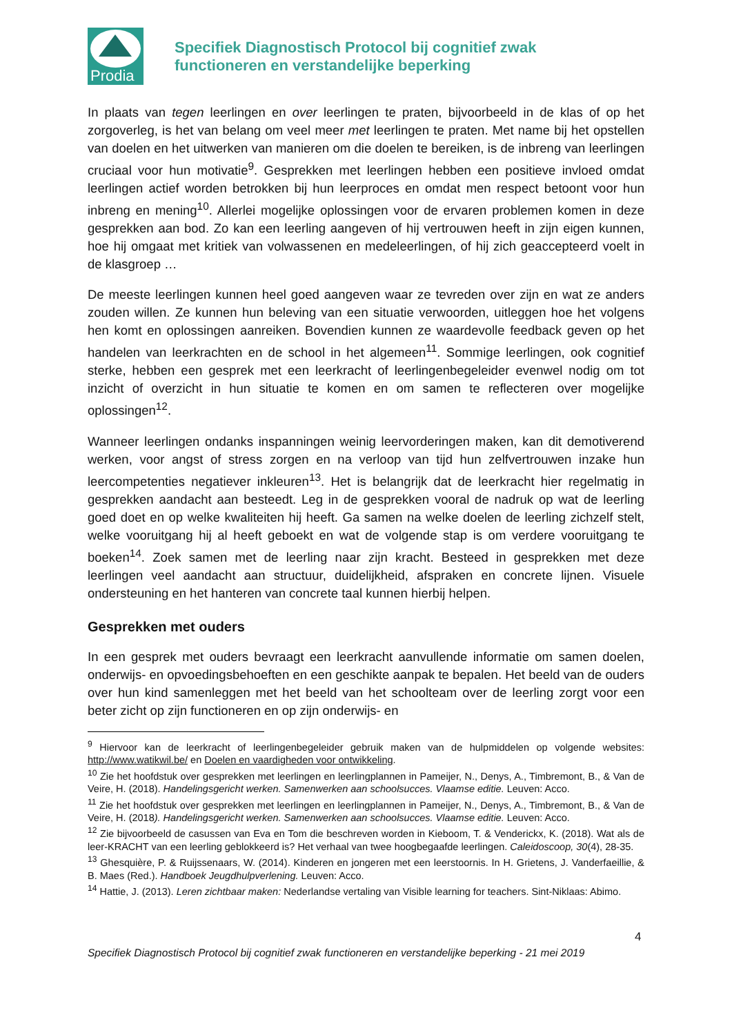Prodia
Specifiek Diagnostisch Protocol bij cognitief zwak
functioneren en verstandelijke beperking
In plaats van tegen leerlingen en over leerlingen te praten, bijvoorbeeld in de klas of op het zorgoverleg, is het van belang om veel meer met leerlingen te praten. Met name bij het opstellen van doelen en het uitwerken van manieren om die doelen te bereiken, is de inbreng van leerlingen cruciaal voor hun motivatie<sup>9</sup>. Gesprekken met leerlingen hebben een positieve invloed omdat leerlingen actief worden betrokken bij hun leerproces en omdat men respect betoont voor hun inbreng en mening<sup>10</sup>. Allerlei mogelijke oplossingen voor de ervaren problemen komen in deze gesprekken aan bod. Zo kan een leerling aangeven of hij vertrouwen heeft in zijn eigen kunnen, hoe hij omgaat met kritiek van volwassenen en medeleerlingen, of hij zich geaccepteerd voelt in de klasgroep …
De meeste leerlingen kunnen heel goed aangeven waar ze tevreden over zijn en wat ze anders zouden willen. Ze kunnen hun beleving van een situatie verwoorden, uitleggen hoe het volgens hen komt en oplossingen aanreiken. Bovendien kunnen ze waardevolle feedback geven op het handelen van leerkrachten en de school in het algemeen<sup>11</sup>. Sommige leerlingen, ook cognitief sterke, hebben een gesprek met een leerkracht of leerlingenbegeleider evenwel nodig om tot inzicht of overzicht in hun situatie te komen en om samen te reflecteren over mogelijke oplossingen<sup>12</sup>.
Wanneer leerlingen ondanks inspanningen weinig leervorderingen maken, kan dit demotiverend werken, voor angst of stress zorgen en na verloop van tijd hun zelfvertrouwen inzake hun leercompetenties negatiever inkleuren<sup>13</sup>. Het is belangrijk dat de leerkracht hier regelmatig in gesprekken aandacht aan besteedt. Leg in de gesprekken vooral de nadruk op wat de leerling goed doet en op welke kwaliteiten hij heeft. Ga samen na welke doelen de leerling zichzelf stelt, welke vooruitgang hij al heeft geboekt en wat de volgende stap is om verdere vooruitgang te boeken<sup>14</sup>. Zoek samen met de leerling naar zijn kracht. Besteed in gesprekken met deze leerlingen veel aandacht aan structuur, duidelijkheid, afspraken en concrete lijnen. Visuele ondersteuning en het hanteren van concrete taal kunnen hierbij helpen.
Gesprekken met ouders
In een gesprek met ouders bevraagt een leerkracht aanvullende informatie om samen doelen, onderwijs- en opvoedingsbehoeften en een geschikte aanpak te bepalen. Het beeld van de ouders over hun kind samenleggen met het beeld van het schoolteam over de leerling zorgt voor een beter zicht op zijn functioneren en op zijn onderwijs- en
<sup>9</sup> Hiervoor kan de leerkracht of leerlingenbegeleider gebruik maken van de hulpmiddelen op volgende websites: http://www.watikwil.be/ en Doelen en vaardigheden voor ontwikkeling.
<sup>10</sup> Zie het hoofdstuk over gesprekken met leerlingen en leerlingplannen in Pameijer, N., Denys, A., Timbremont, B., & Van de Veire, H. (2018). Handelingsgericht werken. Samenwerken aan schoolsucces. Vlaamse editie. Leuven: Acco.
<sup>11</sup> Zie het hoofdstuk over gesprekken met leerlingen en leerlingplannen in Pameijer, N., Denys, A., Timbremont, B., & Van de Veire, H. (2018). Handelingsgericht werken. Samenwerken aan schoolsucces. Vlaamse editie. Leuven: Acco.
<sup>12</sup> Zie bijvoorbeeld de casussen van Eva en Tom die beschreven worden in Kieboom, T. & Venderickx, K. (2018). Wat als de leer-KRACHT van een leerling geblokkeerd is? Het verhaal van twee hoogbegaafde leerlingen. Caleidoscoop, 30(4), 28-35.
<sup>13</sup> Ghesquière, P. & Ruijssenaars, W. (2014). Kinderen en jongeren met een leerstoornis. In H. Grietens, J. Vanderfaeillie, & B. Maes (Red.). Handboek Jeugdhulpverlening. Leuven: Acco.
<sup>14</sup> Hattie, J. (2013). Leren zichtbaar maken: Nederlandse vertaling van Visible learning for teachers. Sint-Niklaas: Abimo.
4
Specifiek Diagnostisch Protocol bij cognitief zwak functioneren en verstandelijke beperking - 21 mei 2019